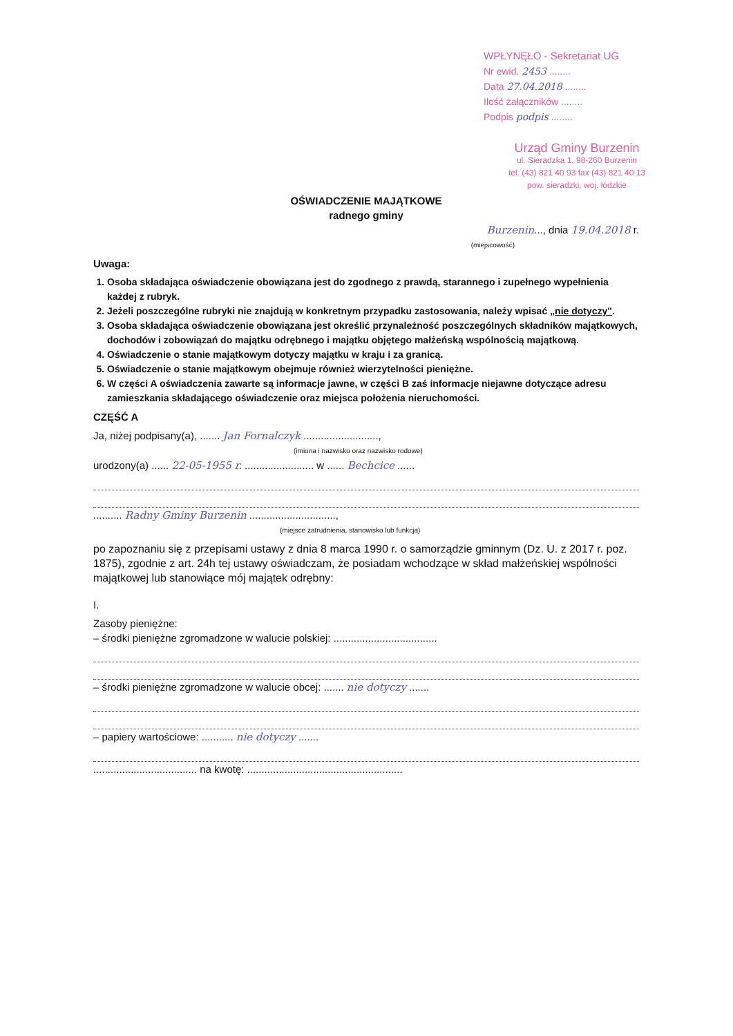WPŁYNĘŁO - Sekretariat UG
Nr ewid. 2453 ........
Data 27.04.2018 ........
Ilość załączników ........
Podpis podpis ........
Urząd Gminy Burzenin
ul. Sieradzka 1, 98-260 Burzenin
tel. (43) 821 40 93 fax (43) 821 40 13
pow. sieradzki, woj. łódzkie
OŚWIADCZENIE MAJĄTKOWE
radnego gminy
Burzenin..., dnia 19.04.2018 r.
(miejscowość)
Uwaga:
1. Osoba składająca oświadczenie obowiązana jest do zgodnego z prawdą, starannego i zupełnego wypełnienia każdej z rubryk.
2. Jeżeli poszczególne rubryki nie znajdują w konkretnym przypadku zastosowania, należy wpisać „nie dotyczy".
3. Osoba składająca oświadczenie obowiązana jest określić przynależność poszczególnych składników majątkowych, dochodów i zobowiązań do majątku odrębnego i majątku objętego małżeńską wspólnością majątkową.
4. Oświadczenie o stanie majątkowym dotyczy majątku w kraju i za granicą.
5. Oświadczenie o stanie majątkowym obejmuje również wierzytelności pieniężne.
6. W części A oświadczenia zawarte są informacje jawne, w części B zaś informacje niejawne dotyczące adresu zamieszkania składającego oświadczenie oraz miejsca położenia nieruchomości.
CZĘŚĆ A
Ja, niżej podpisany(a), ....... Jan Fornalczyk ..........................,
(imiona i nazwisko oraz nazwisko rodowe)
urodzony(a) ...... 22-05-1955 r. ........................ w ...... Bechcice ......
.......... Radny Gminy Burzenin ..............................,
(miejsce zatrudnienia, stanowisko lub funkcja)
po zapoznaniu się z przepisami ustawy z dnia 8 marca 1990 r. o samorządzie gminnym (Dz. U. z 2017 r. poz. 1875), zgodnie z art. 24h tej ustawy oświadczam, że posiadam wchodzące w skład małżeńskiej wspólności majątkowej lub stanowiące mój majątek odrębny:
I.
Zasoby pieniężne:
– środki pieniężne zgromadzone w walucie polskiej: ....................................
– środki pieniężne zgromadzone w walucie obcej: ....... nie dotyczy .......
– papiery wartościowe: ........... nie dotyczy .......
.................................... na kwotę: ......................................................